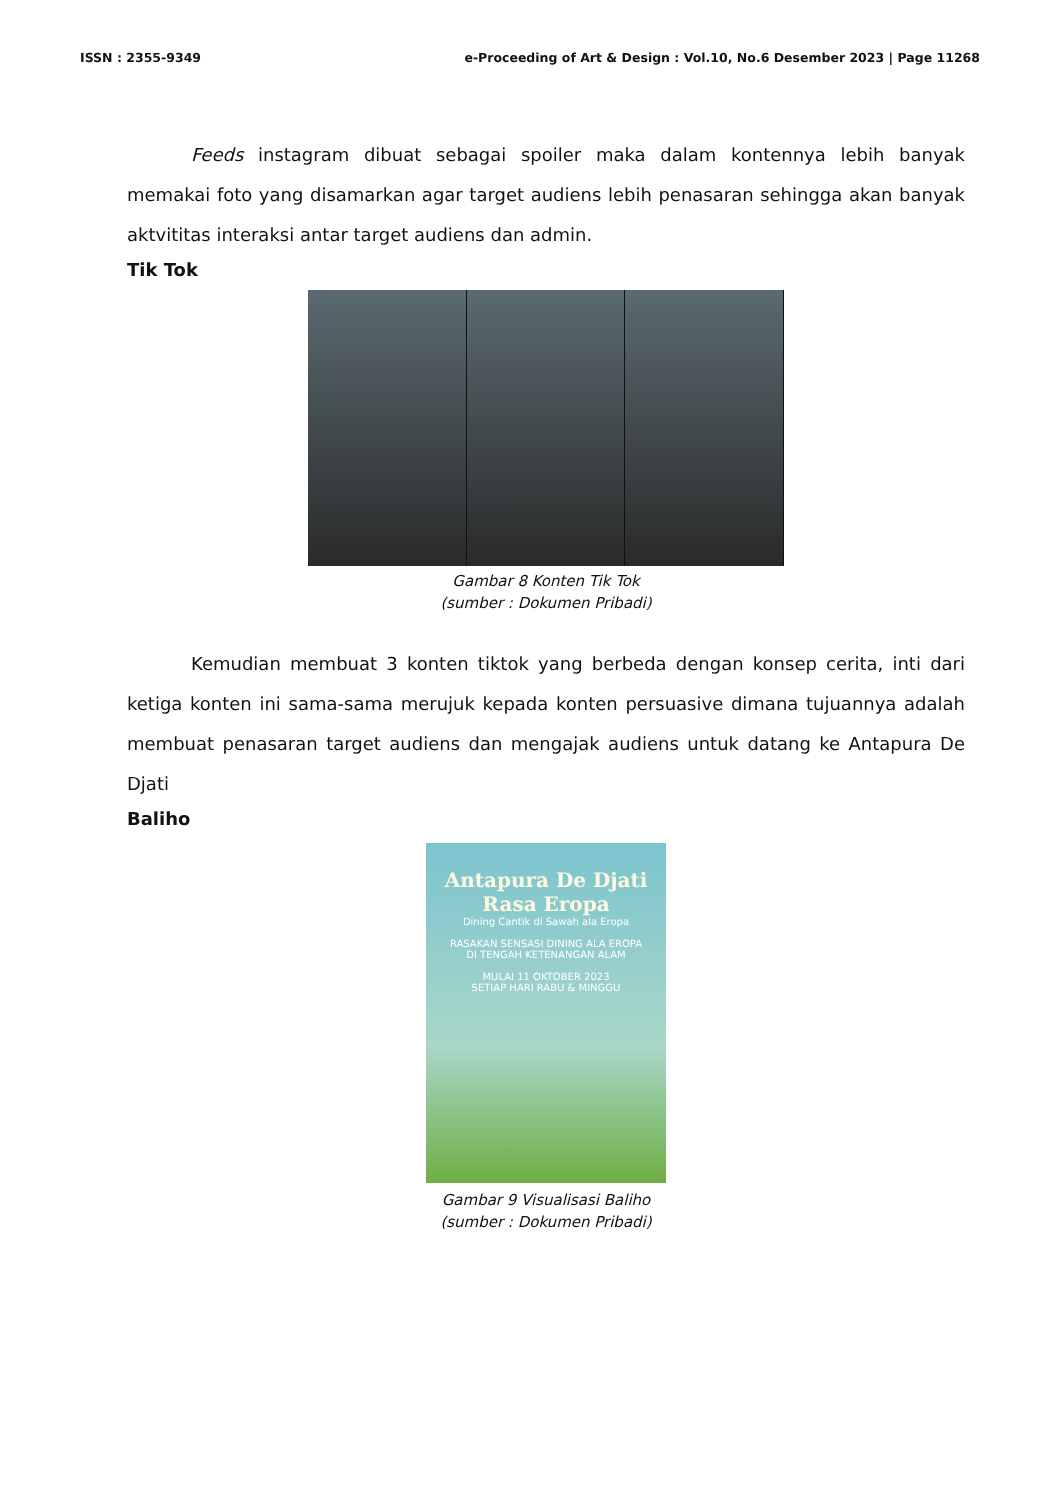ISSN : 2355-9349 e-Proceeding of Art & Design : Vol.10, No.6 Desember 2023 | Page 11268
Feeds instagram dibuat sebagai spoiler maka dalam kontennya lebih banyak memakai foto yang disamarkan agar target audiens lebih penasaran sehingga akan banyak aktvititas interaksi antar target audiens dan admin.
Tik Tok
Gambar 8 Konten Tik Tok
(sumber : Dokumen Pribadi)
Kemudian membuat 3 konten tiktok yang berbeda dengan konsep cerita, inti dari ketiga konten ini sama-sama merujuk kepada konten persuasive dimana tujuannya adalah membuat penasaran target audiens dan mengajak audiens untuk datang ke Antapura De Djati
Baliho
Antapura De Djati
Rasa Eropa Dining Cantik di Sawah ala Eropa
RASAKAN SENSASI DINING ALA EROPA
DI TENGAH KETENANGAN ALAM
MULAI 11 OKTOBER 2023
SETIAP HARI RABU & MINGGU
Gambar 9 Visualisasi Baliho
(sumber : Dokumen Pribadi)